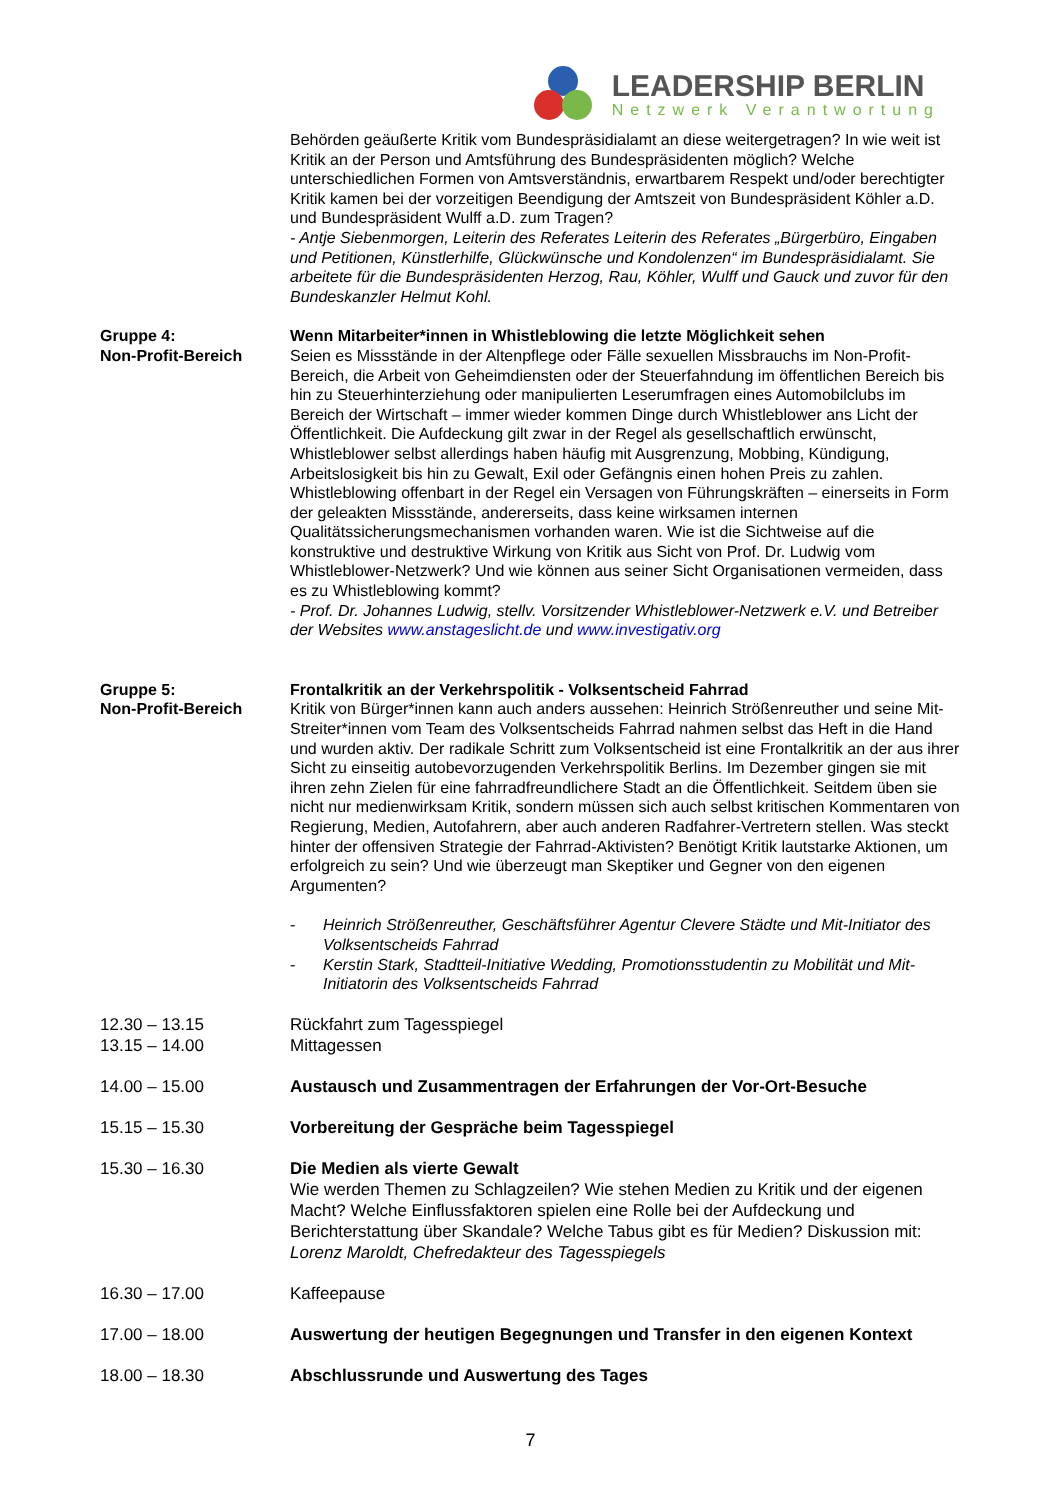LEADERSHIP BERLIN
Netzwerk Verantwortung
Behörden geäußerte Kritik vom Bundespräsidialamt an diese weitergetragen? In wie weit ist Kritik an der Person und Amtsführung des Bundespräsidenten möglich? Welche unterschiedlichen Formen von Amtsverständnis, erwartbarem Respekt und/oder berechtigter Kritik kamen bei der vorzeitigen Beendigung der Amtszeit von Bundespräsident Köhler a.D. und Bundespräsident Wulff a.D. zum Tragen?
- Antje Siebenmorgen, Leiterin des Referates Leiterin des Referates „Bürgerbüro, Eingaben und Petitionen, Künstlerhilfe, Glückwünsche und Kondolenzen“ im Bundespräsidialamt. Sie arbeitete für die Bundespräsidenten Herzog, Rau, Köhler, Wulff und Gauck und zuvor für den Bundeskanzler Helmut Kohl.
Gruppe 4:
Non-Profit-Bereich
Wenn Mitarbeiter*innen in Whistleblowing die letzte Möglichkeit sehen
Seien es Missstände in der Altenpflege oder Fälle sexuellen Missbrauchs im Non-Profit-Bereich, die Arbeit von Geheimdiensten oder der Steuerfahndung im öffentlichen Bereich bis hin zu Steuerhinterziehung oder manipulierten Leserumfragen eines Automobilclubs im Bereich der Wirtschaft – immer wieder kommen Dinge durch Whistleblower ans Licht der Öffentlichkeit. Die Aufdeckung gilt zwar in der Regel als gesellschaftlich erwünscht, Whistleblower selbst allerdings haben häufig mit Ausgrenzung, Mobbing, Kündigung, Arbeitslosigkeit bis hin zu Gewalt, Exil oder Gefängnis einen hohen Preis zu zahlen. Whistleblowing offenbart in der Regel ein Versagen von Führungskräften – einerseits in Form der geleakten Missstände, andererseits, dass keine wirksamen internen Qualitätssicherungsmechanismen vorhanden waren. Wie ist die Sichtweise auf die konstruktive und destruktive Wirkung von Kritik aus Sicht von Prof. Dr. Ludwig vom Whistleblower-Netzwerk? Und wie können aus seiner Sicht Organisationen vermeiden, dass es zu Whistleblowing kommt?
- Prof. Dr. Johannes Ludwig, stellv. Vorsitzender Whistleblower-Netzwerk e.V. und Betreiber der Websites www.anstageslicht.de und www.investigativ.org
Gruppe 5:
Non-Profit-Bereich
Frontalkritik an der Verkehrspolitik - Volksentscheid Fahrrad
Kritik von Bürger*innen kann auch anders aussehen: Heinrich Strößenreuther und seine Mit-Streiter*innen vom Team des Volksentscheids Fahrrad nahmen selbst das Heft in die Hand und wurden aktiv. Der radikale Schritt zum Volksentscheid ist eine Frontalkritik an der aus ihrer Sicht zu einseitig autobevorzugenden Verkehrspolitik Berlins. Im Dezember gingen sie mit ihren zehn Zielen für eine fahrradfreundlichere Stadt an die Öffentlichkeit. Seitdem üben sie nicht nur medienwirksam Kritik, sondern müssen sich auch selbst kritischen Kommentaren von Regierung, Medien, Autofahrern, aber auch anderen Radfahrer-Vertretern stellen. Was steckt hinter der offensiven Strategie der Fahrrad-Aktivisten? Benötigt Kritik lautstarke Aktionen, um erfolgreich zu sein? Und wie überzeugt man Skeptiker und Gegner von den eigenen Argumenten?
- Heinrich Strößenreuther, Geschäftsführer Agentur Clevere Städte und Mit-Initiator des Volksentscheids Fahrrad
- Kerstin Stark, Stadtteil-Initiative Wedding, Promotionsstudentin zu Mobilität und Mit-Initiatorin des Volksentscheids Fahrrad
12.30 – 13.15
13.15 – 14.00
Rückfahrt zum Tagesspiegel
Mittagessen
14.00 – 15.00 Austausch und Zusammentragen der Erfahrungen der Vor-Ort-Besuche
15.15 – 15.30 Vorbereitung der Gespräche beim Tagesspiegel
15.30 – 16.30 Die Medien als vierte Gewalt
Wie werden Themen zu Schlagzeilen? Wie stehen Medien zu Kritik und der eigenen Macht? Welche Einflussfaktoren spielen eine Rolle bei der Aufdeckung und Berichterstattung über Skandale? Welche Tabus gibt es für Medien? Diskussion mit:
Lorenz Maroldt, Chefredakteur des Tagesspiegels
16.30 – 17.00 Kaffeepause
17.00 – 18.00 Auswertung der heutigen Begegnungen und Transfer in den eigenen Kontext
18.00 – 18.30 Abschlussrunde und Auswertung des Tages
7